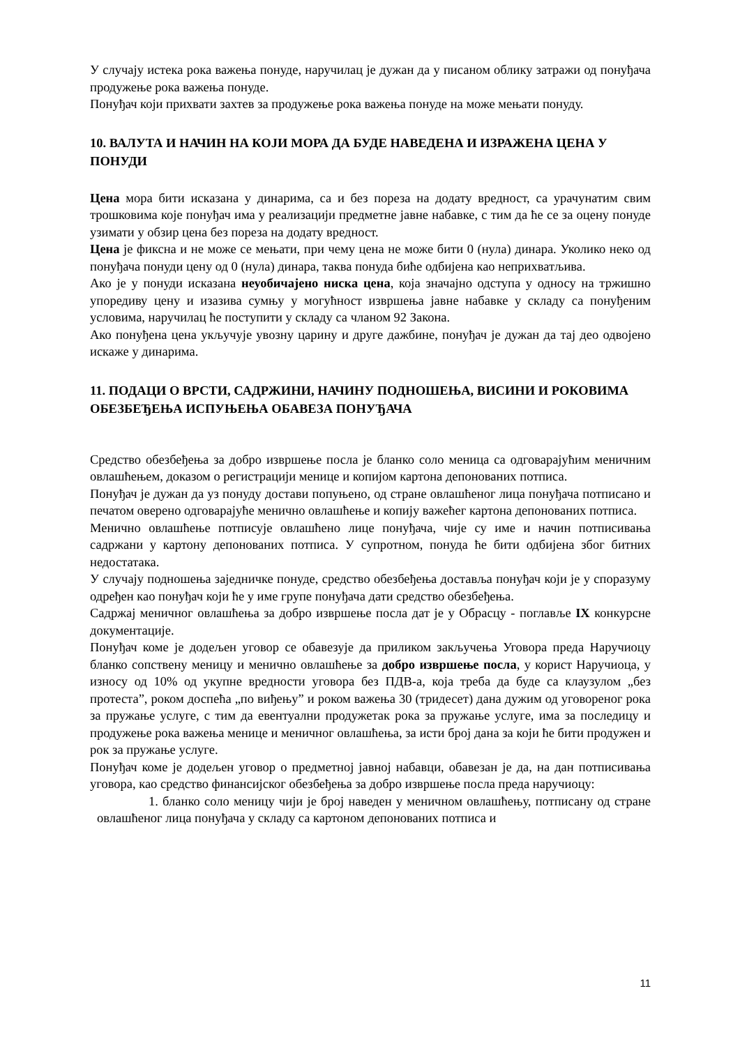У случају истека рока важења понуде, наручилац је дужан да у писаном облику затражи од понуђача продужење рока важења понуде.
Понуђач који прихвати захтев за продужење рока важења понуде на може мењати понуду.
10. ВАЛУТА И НАЧИН НА КОЈИ МОРА ДА БУДЕ НАВЕДЕНА И ИЗРАЖЕНА ЦЕНА У ПОНУДИ
Цена мора бити исказана у динарима, са и без пореза на додату вредност, са урачунатим свим трошковима које понуђач има у реализацији предметне јавне набавке, с тим да ће се за оцену понуде узимати у обзир цена без пореза на додату вредност.
Цена је фиксна и не може се мењати, при чему цена не може бити 0 (нула) динара. Уколико неко од понуђача понуди цену од 0 (нула) динара, таква понуда биће одбијена као неприхватљива.
Ако је у понуди исказана неуобичајено ниска цена, која значајно одступа у односу на тржишно упоредиву цену и изазива сумњу у могућност извршења јавне набавке у складу са понуђеним условима, наручилац ће поступити у складу са чланом 92 Закона.
Ако понуђена цена укључује увозну царину и друге дажбине, понуђач је дужан да тај део одвојено искаже у динарима.
11. ПОДАЦИ О ВРСТИ, САДРЖИНИ, НАЧИНУ ПОДНОШЕЊА, ВИСИНИ И РОКОВИМА ОБЕЗБЕЂЕЊА ИСПУЊЕЊА ОБАВЕЗА ПОНУЂАЧА
Средство обезбеђења за добро извршење посла је бланко соло меница са одговарајућим меничним овлашћењем, доказом о регистрацији менице и копијом картона депонованих потписа.
Понуђач је дужан да уз понуду достави попуњено, од стране овлашћеног лица понуђача потписано и печатом оверено одговарајуће менично овлашћење и копију важећег картона депонованих потписа.
Менично овлашћење потписује овлашћено лице понуђача, чије су име и начин потписивања садржани у картону депонованих потписа. У супротном, понуда ће бити одбијена због битних недостатака.
У случају подношења заједничке понуде, средство обезбеђења доставља понуђач који је у споразуму одређен као понуђач који ће у име групе понуђача дати средство обезбеђења.
Садржај меничног овлашћења за добро извршење посла дат је у Обрасцу - поглавље IX конкурсне документације.
Понуђач коме је додељен уговор се обавезује да приликом закључења Уговора преда Наручиоцу бланко сопствену меницу и менично овлашћење за добро извршење посла, у корист Наручиоца, у износу од 10% од укупне вредности уговора без ПДВ-а, која треба да буде са клаузулом „без протеста”, роком доспећа „по виђењу” и роком важења 30 (тридесет) дана дужим од уговореног рока за пружање услуге, с тим да евентуални продужетак рока за пружање услуге, има за последицу и продужење рока важења менице и меничног овлашћења, за исти број дана за који ће бити продужен и рок за пружање услуге.
Понуђач коме је додељен уговор о предметној јавној набавци, обавезан је да, на дан потписивања уговора, као средство финансијског обезбеђења за добро извршење посла преда наручиоцу:
1. бланко соло меницу чији је број наведен у меничном овлашћењу, потписану од стране овлашћеног лица понуђача у складу са картоном депонованих потписа и
11